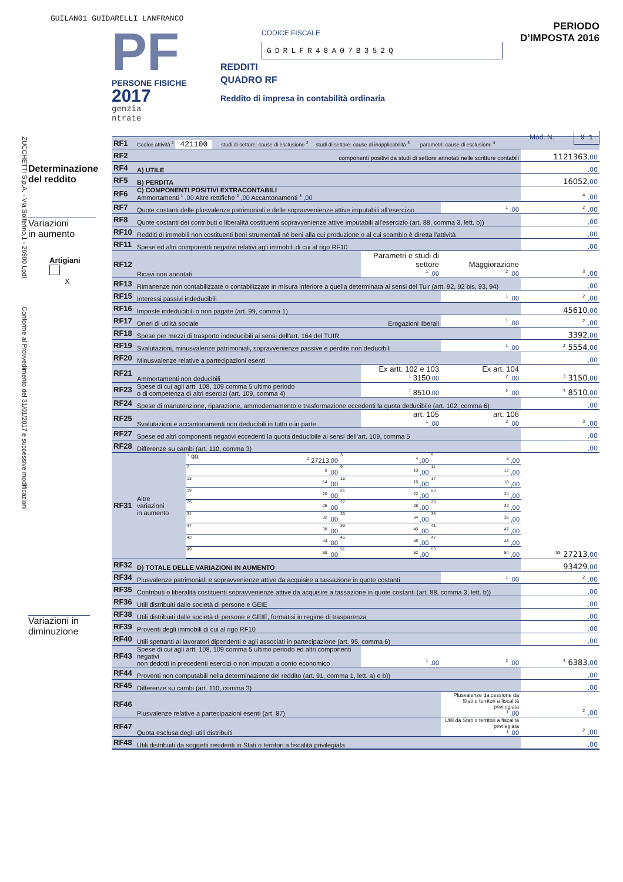GUILAN01 GUIDARELLI LANFRANCO
PF
PERSONE FISICHE
2017
genzia
ntrate
CODICE FISCALE
GDRLFR48A07B352Q
REDDITI
QUADRO RF
Reddito di impresa in contabilità ordinaria
PERIODO D’IMPOSTA 2016
Mod. N. 0 1
ZUCCHETTI S.p.A. - Via Solferino,1 - 26900 Lodi Conforme al Provvedimento del 31/01/2017 e successive modificazioni
Determinazione
del reddito
Variazioni
in aumento
Artigiani
X
Variazioni in
diminuzione
| RF1 | Codice attività <sup>1</sup> 421100 studi di settore: cause di esclusione <sup>2</sup> studi di settore: cause di inapplicabilità <sup>3</sup> parametri: cause di esclusione <sup>4</sup> | | | | |
| RF2 | componenti positivi da studi di settore annotati nelle scritture contabili | | | | 1121363 ,00 |
| RF4 | A) UTILE | | | | ,00 |
| RF5 | B) PERDITA | | | | 16052 ,00 |
| RF6 | C) COMPONENTI POSITIVI EXTRACONTABILI Ammortamenti <sup>1</sup> ,00 Altre rettifiche <sup>2</sup> ,00 Accantonamenti <sup>3</sup> ,00 | | | | <sup>4</sup> ,00 |
| RF7 | Quote costanti delle plusvalenze patrimoniali e delle sopravvenienze attive imputabili all’esercizio | | | <sup>1</sup> ,00 | <sup>2</sup> ,00 |
| RF8 | Quote costanti dei contributi o liberalità costituenti sopravvenienze attive imputabili all’esercizio (art. 88, comma 3, lett. b)) | | | | ,00 |
| RF10 | Redditi di immobili non costituenti beni strumentali né beni alla cui produzione o al cui scambio è diretta l’attività | | | | ,00 |
| RF11 | Spese ed altri componenti negativi relativi agli immobili di cui al rigo RF10 | | | | ,00 |
| RF12 | Ricavi non annotati | | Parametri e studi di settore <sup>1</sup> ,00 | Maggiorazione <sup>2</sup> ,00 | <sup>3</sup> ,00 |
| RF13 | Rimanenze non contabilizzate o contabilizzate in misura inferiore a quella determinata ai sensi del Tuir (artt. 92, 92 bis, 93, 94) | | | | ,00 |
| RF15 | Interessi passivi indeducibili | | | <sup>1</sup> ,00 | <sup>2</sup> ,00 |
| RF16 | Imposte indeducibili o non pagate (art. 99, comma 1) | | | | 45610 ,00 |
| RF17 | Oneri di utilità sociale Erogazioni liberali | | | <sup>1</sup> ,00 | <sup>2</sup> ,00 |
| RF18 | Spese per mezzi di trasporto indeducibili ai sensi dell’art. 164 del TUIR | | | | 3392 ,00 |
| RF19 | Svalutazioni, minusvalenze patrimoniali, sopravvenienze passive e perdite non deducibili | | | <sup>1</sup> ,00 | <sup>2</sup> 5554 ,00 |
| RF20 | Minusvalenze relative a partecipazioni esenti | | | | ,00 |
| RF21 | Ammortamenti non deducibili | | Ex artt. 102 e 103 <sup>1</sup> 3150 ,00 | Ex art. 104 <sup>2</sup> ,00 | <sup>3</sup> 3150 ,00 |
| RF23 | Spese di cui agli artt. 108, 109 comma 5 ultimo periodo o di competenza di altri esercizi (art. 109, comma 4) | | <sup>1</sup> 8510 ,00 | <sup>2</sup> ,00 | <sup>3</sup> 8510 ,00 |
| RF24 | Spese di manutenzione, riparazione, ammodernamento e trasformazione eccedenti la quota deducibile (art. 102, comma 6) | | | | ,00 |
| RF25 | Svalutazioni e accantonamenti non deducibili in tutto o in parte | | art. 105 <sup>1</sup> ,00 | art. 106 <sup>2</sup> ,00 | <sup>3</sup> ,00 |
| RF27 | Spese ed altri componenti negativi eccedenti la quota deducibile ai sensi dell’art. 109, comma 5 | | | | ,00 |
| RF28 | Differenze su cambi (art. 110, comma 3) | | | | ,00 |
| RF31 | Altre variazioni in aumento | / <sup>1</sup> 99 / <sup>2</sup> 27213 ,00 / <sup>3</sup> / <sup>4</sup> ,00 / <sup>5</sup> / <sup>6</sup> ,00 / / <sup>7</sup> / <sup>8</sup> ,00 / <sup>9</sup> / <sup>10</sup> ,00 / <sup>11</sup> / <sup>12</sup> ,00 / / <sup>13</sup> / <sup>14</sup> ,00 / <sup>15</sup> / <sup>16</sup> ,00 / <sup>17</sup> / <sup>18</sup> ,00 / / <sup>19</sup> / <sup>20</sup> ,00 / <sup>21</sup> / <sup>22</sup> ,00 / <sup>23</sup> / <sup>24</sup> ,00 / / <sup>25</sup> / <sup>26</sup> ,00 / <sup>27</sup> / <sup>28</sup> ,00 / <sup>29</sup> / <sup>30</sup> ,00 / / <sup>31</sup> / <sup>32</sup> ,00 / <sup>33</sup> / <sup>34</sup> ,00 / <sup>35</sup> / <sup>36</sup> ,00 / / <sup>37</sup> / <sup>38</sup> ,00 / <sup>39</sup> / <sup>40</sup> ,00 / <sup>41</sup> / <sup>42</sup> ,00 / / <sup>43</sup> / <sup>44</sup> ,00 / <sup>45</sup> / <sup>46</sup> ,00 / <sup>47</sup> / <sup>48</sup> ,00 / / <sup>49</sup> / <sup>50</sup> ,00 / <sup>51</sup> / <sup>52</sup> ,00 / <sup>53</sup> / <sup>54</sup> ,00 / | | | <sup>55</sup> 27213 ,00 |
| RF32 | D) TOTALE DELLE VARIAZIONI IN AUMENTO | | | | 93429 ,00 |
| RF34 | Plusvalenze patrimoniali e sopravvenienze attive da acquisire a tassazione in quote costanti | | | <sup>1</sup> ,00 | <sup>2</sup> ,00 |
| RF35 | Contributi o liberalità costituenti sopravvenienze attive da acquisire a tassazione in quote costanti (art. 88, comma 3, lett. b)) | | | | ,00 |
| RF36 | Utili distribuiti dalle società di persone e GEIE | | | | ,00 |
| RF38 | Utili distribuiti dalle società di persone e GEIE, formatisi in regime di trasparenza | | | | ,00 |
| RF39 | Proventi degli immobili di cui al rigo RF10 | | | | ,00 |
| RF40 | Utili spettanti ai lavoratori dipendenti e agli associati in partecipazione (art. 95, comma 6) | | | | ,00 |
| RF43 | Spese di cui agli artt. 108, 109 comma 5 ultimo periodo ed altri componenti negativi non dedotti in precedenti esercizi o non imputati a conto economico | | <sup>1</sup> ,00 | <sup>2</sup> ,00 | <sup>3</sup> 6383 ,00 |
| RF44 | Proventi non computabili nella determinazione del reddito (art. 91, comma 1, lett. a) e b)) | | | | ,00 |
| RF45 | Differenze su cambi (art. 110, comma 3) | | | | ,00 |
| RF46 | Plusvalenze relative a partecipazioni esenti (art. 87) | | | Plusvalenze da cessione da Stati o territori a fiscalità privilegiata <sup>1</sup> ,00 | <sup>2</sup> ,00 |
| RF47 | Quota esclusa degli utili distribuiti | | | Utili da Stati o territori a fiscalità privilegiata <sup>1</sup> ,00 | <sup>2</sup> ,00 |
| RF48 | Utili distribuiti da soggetti residenti in Stati o territori a fiscalità privilegiata | | | | ,00 |